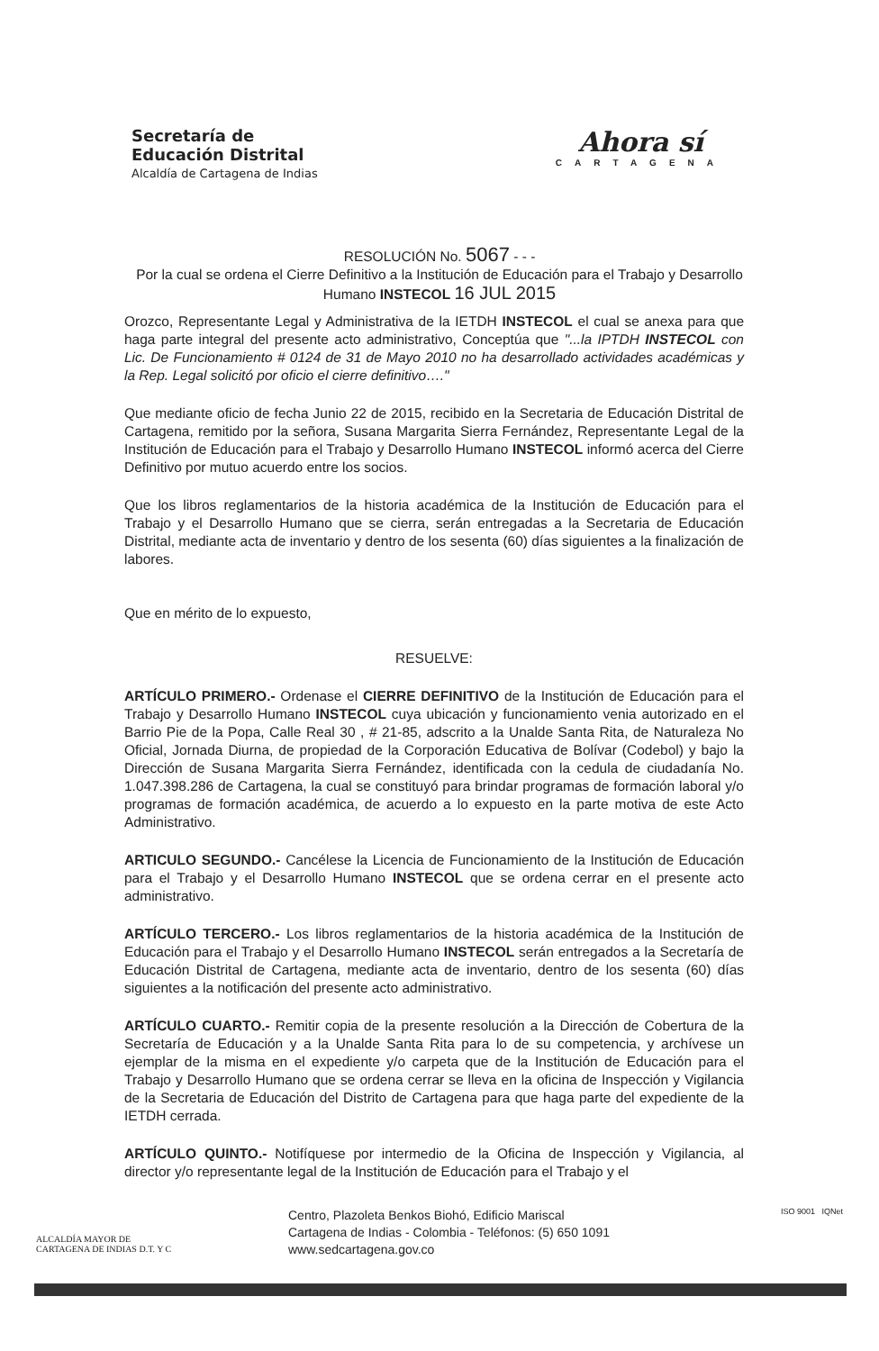Secretaría de
Educación Distrital
Alcaldía de Cartagena de Indias
Ahora sí
CARTAGENA
RESOLUCIÓN No. 5067 - - -
Por la cual se ordena el Cierre Definitivo a la Institución de Educación para el Trabajo y Desarrollo Humano INSTECOL 16 JUL 2015
Orozco, Representante Legal y Administrativa de la IETDH INSTECOL el cual se anexa para que haga parte integral del presente acto administrativo, Conceptúa que "...la IPTDH INSTECOL con Lic. De Funcionamiento # 0124 de 31 de Mayo 2010 no ha desarrollado actividades académicas y la Rep. Legal solicitó por oficio el cierre definitivo…."
Que mediante oficio de fecha Junio 22 de 2015, recibido en la Secretaria de Educación Distrital de Cartagena, remitido por la señora, Susana Margarita Sierra Fernández, Representante Legal de la Institución de Educación para el Trabajo y Desarrollo Humano INSTECOL informó acerca del Cierre Definitivo por mutuo acuerdo entre los socios.
Que los libros reglamentarios de la historia académica de la Institución de Educación para el Trabajo y el Desarrollo Humano que se cierra, serán entregadas a la Secretaria de Educación Distrital, mediante acta de inventario y dentro de los sesenta (60) días siguientes a la finalización de labores.
Que en mérito de lo expuesto,
RESUELVE:
ARTÍCULO PRIMERO.- Ordenase el CIERRE DEFINITIVO de la Institución de Educación para el Trabajo y Desarrollo Humano INSTECOL cuya ubicación y funcionamiento venia autorizado en el Barrio Pie de la Popa, Calle Real 30 , # 21-85, adscrito a la Unalde Santa Rita, de Naturaleza No Oficial, Jornada Diurna, de propiedad de la Corporación Educativa de Bolívar (Codebol) y bajo la Dirección de Susana Margarita Sierra Fernández, identificada con la cedula de ciudadanía No. 1.047.398.286 de Cartagena, la cual se constituyó para brindar programas de formación laboral y/o programas de formación académica, de acuerdo a lo expuesto en la parte motiva de este Acto Administrativo.
ARTICULO SEGUNDO.- Cancélese la Licencia de Funcionamiento de la Institución de Educación para el Trabajo y el Desarrollo Humano INSTECOL que se ordena cerrar en el presente acto administrativo.
ARTÍCULO TERCERO.- Los libros reglamentarios de la historia académica de la Institución de Educación para el Trabajo y el Desarrollo Humano INSTECOL serán entregados a la Secretaría de Educación Distrital de Cartagena, mediante acta de inventario, dentro de los sesenta (60) días siguientes a la notificación del presente acto administrativo.
ARTÍCULO CUARTO.- Remitir copia de la presente resolución a la Dirección de Cobertura de la Secretaría de Educación y a la Unalde Santa Rita para lo de su competencia, y archívese un ejemplar de la misma en el expediente y/o carpeta que de la Institución de Educación para el Trabajo y Desarrollo Humano que se ordena cerrar se lleva en la oficina de Inspección y Vigilancia de la Secretaria de Educación del Distrito de Cartagena para que haga parte del expediente de la IETDH cerrada.
ARTÍCULO QUINTO.- Notifíquese por intermedio de la Oficina de Inspección y Vigilancia, al director y/o representante legal de la Institución de Educación para el Trabajo y el
ALCALDÍA MAYOR DE
CARTAGENA DE INDIAS D.T. Y C
Centro, Plazoleta Benkos Biohó, Edificio Mariscal
Cartagena de Indias - Colombia - Teléfonos: (5) 650 1091
www.sedcartagena.gov.co
ISO 9001 IQNet